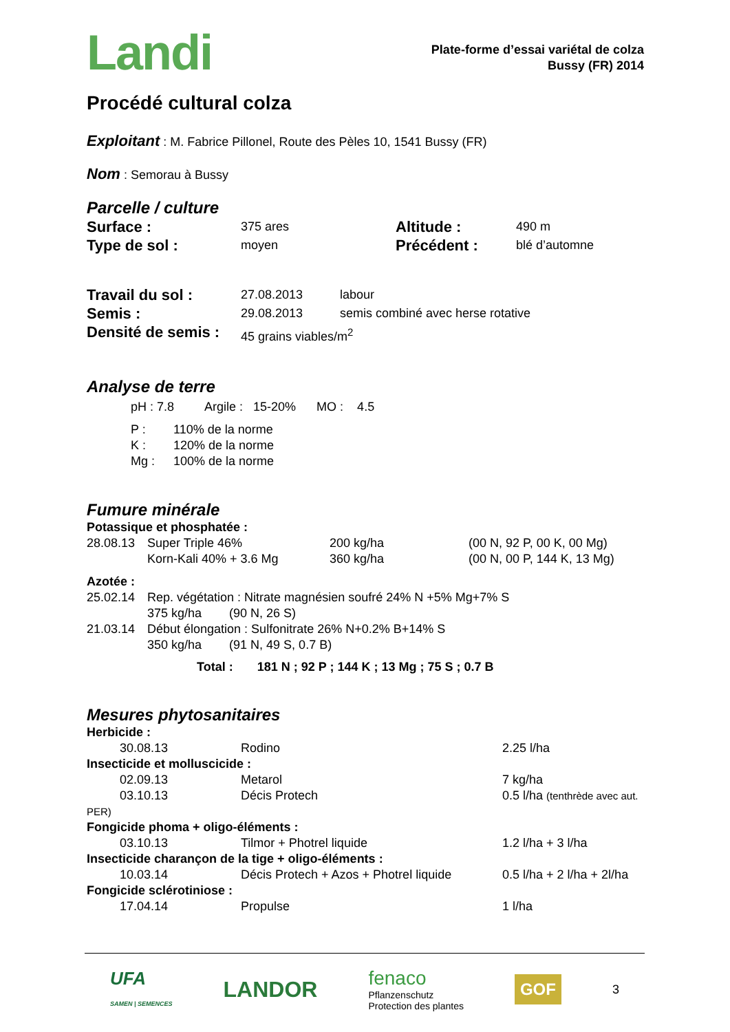Landi
Plate-forme d’essai variétal de colza
Bussy (FR) 2014
Procédé cultural colza
Exploitant : M. Fabrice Pillonel, Route des Pèles 10, 1541 Bussy (FR)
Nom : Semorau à Bussy
Parcelle / culture
| Surface : | 375 ares | Altitude : | 490 m |
| Type de sol : | moyen | Précédent : | blé d’automne |
| Travail du sol : | 27.08.2013 | labour |
| Semis : | 29.08.2013 | semis combiné avec herse rotative |
| Densité de semis : | 45 grains viables/m<sup>2</sup> | |
Analyse de terre
pH : 7.8 Argile : 15-20% MO : 4.5
| P : | 110% de la norme |
| K : | 120% de la norme |
| Mg : | 100% de la norme |
Fumure minérale
| Potassique et phosphatée : | | | |
| 28.08.13 | Super Triple 46% | 200 kg/ha | (00 N, 92 P, 00 K, 00 Mg) |
| | Korn-Kali 40% + 3.6 Mg | 360 kg/ha | (00 N, 00 P, 144 K, 13 Mg) |
| Azotée : | | | |
| 25.02.14 | Rep. végétation : Nitrate magnésien soufré 24% N +5% Mg+7% S | | |
| | 375 kg/ha (90 N, 26 S) | | |
| 21.03.14 | Début élongation : Sulfonitrate 26% N+0.2% B+14% S | | |
| | 350 kg/ha (91 N, 49 S, 0.7 B) | | |
Total : 181 N ; 92 P ; 144 K ; 13 Mg ; 75 S ; 0.7 B
Mesures phytosanitaires
| Herbicide : | | |
| 30.08.13 | Rodino | 2.25 l/ha |
| Insecticide et molluscicide : | | |
| 02.09.13 | Metarol | 7 kg/ha |
| 03.10.13 | Décis Protech | 0.5 l/ha (tenthrède avec aut. |
| PER) | | |
| Fongicide phoma + oligo-éléments : | | |
| 03.10.13 | Tilmor + Photrel liquide | 1.2 l/ha + 3 l/ha |
| Insecticide charançon de la tige + oligo-éléments : | | |
| 10.03.14 | Décis Protech + Azos + Photrel liquide | 0.5 l/ha + 2 l/ha + 2l/ha |
| Fongicide sclérotiniose : | | |
| 17.04.14 | Propulse | 1 l/ha |
UFA
SAMEN | SEMENCES
LANDOR
fenaco
Pflanzenschutz
Protection des plantes
GOF
3